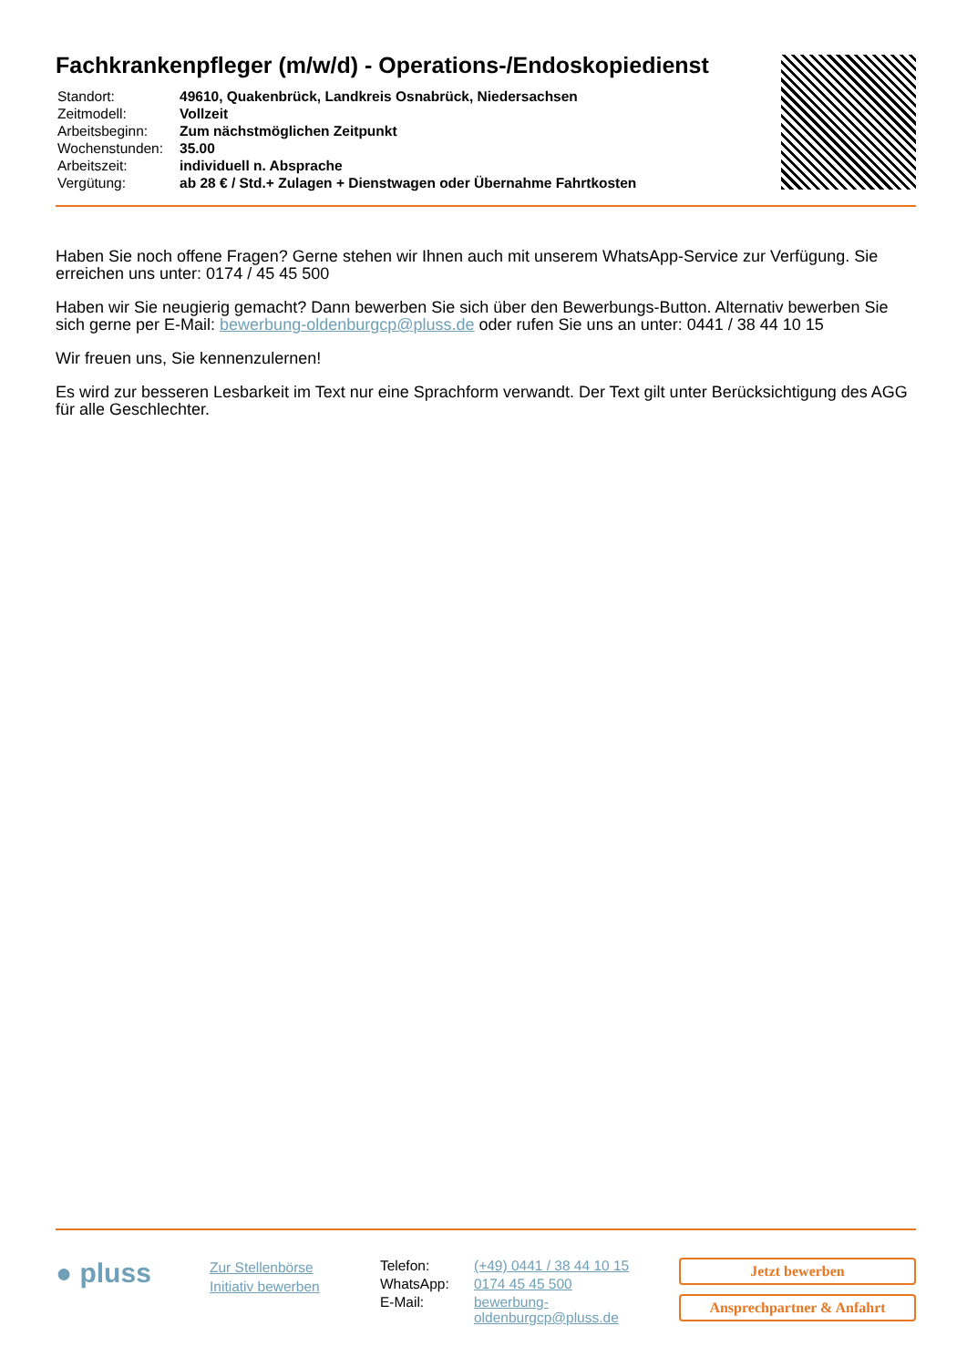Fachkrankenpfleger (m/w/d) - Operations-/Endoskopiedienst
| Standort: | 49610, Quakenbrück, Landkreis Osnabrück, Niedersachsen |
| Zeitmodell: | Vollzeit |
| Arbeitsbeginn: | Zum nächstmöglichen Zeitpunkt |
| Wochenstunden: | 35.00 |
| Arbeitszeit: | individuell n. Absprache |
| Vergütung: | ab 28 € / Std.+ Zulagen + Dienstwagen oder Übernahme Fahrtkosten |
Haben Sie noch offene Fragen? Gerne stehen wir Ihnen auch mit unserem WhatsApp-Service zur Verfügung. Sie erreichen uns unter: 0174 / 45 45 500
Haben wir Sie neugierig gemacht? Dann bewerben Sie sich über den Bewerbungs-Button. Alternativ bewerben Sie sich gerne per E-Mail: bewerbung-oldenburgcp@pluss.de oder rufen Sie uns an unter: 0441 / 38 44 10 15
Wir freuen uns, Sie kennenzulernen!
Es wird zur besseren Lesbarkeit im Text nur eine Sprachform verwandt. Der Text gilt unter Berücksichtigung des AGG für alle Geschlechter.
● pluss
Zur Stellenbörse
Initiativ bewerben
| Telefon: | (+49) 0441 / 38 44 10 15 |
| WhatsApp: | 0174 45 45 500 |
| E-Mail: | bewerbung- oldenburgcp@pluss.de |
Jetzt bewerben
Ansprechpartner & Anfahrt